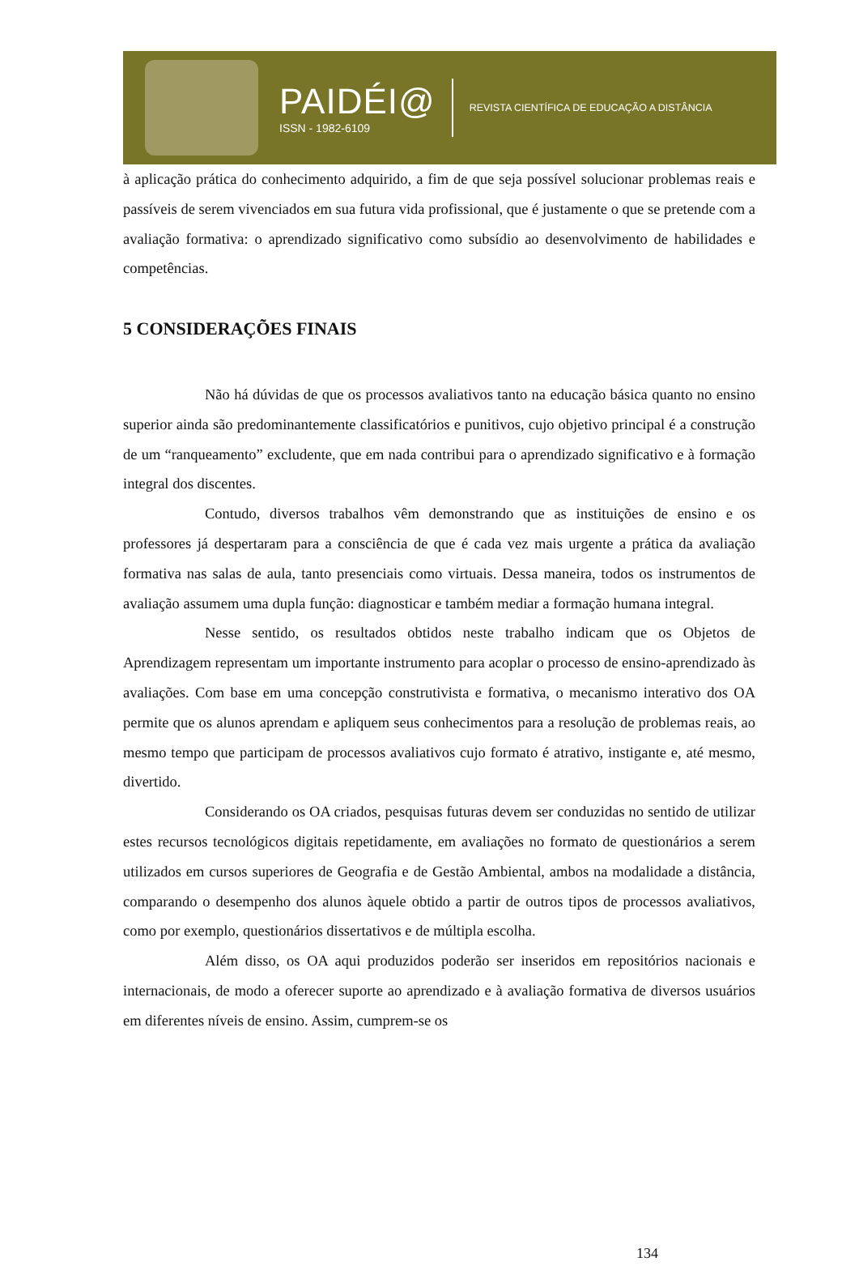PAIDÉI@
ISSN - 1982-6109
REVISTA CIENTÍFICA DE EDUCAÇÃO A DISTÂNCIA
à aplicação prática do conhecimento adquirido, a fim de que seja possível solucionar problemas reais e passíveis de serem vivenciados em sua futura vida profissional, que é justamente o que se pretende com a avaliação formativa: o aprendizado significativo como subsídio ao desenvolvimento de habilidades e competências.
5 CONSIDERAÇÕES FINAIS
Não há dúvidas de que os processos avaliativos tanto na educação básica quanto no ensino superior ainda são predominantemente classificatórios e punitivos, cujo objetivo principal é a construção de um “ranqueamento” excludente, que em nada contribui para o aprendizado significativo e à formação integral dos discentes.
Contudo, diversos trabalhos vêm demonstrando que as instituições de ensino e os professores já despertaram para a consciência de que é cada vez mais urgente a prática da avaliação formativa nas salas de aula, tanto presenciais como virtuais. Dessa maneira, todos os instrumentos de avaliação assumem uma dupla função: diagnosticar e também mediar a formação humana integral.
Nesse sentido, os resultados obtidos neste trabalho indicam que os Objetos de Aprendizagem representam um importante instrumento para acoplar o processo de ensino-aprendizado às avaliações. Com base em uma concepção construtivista e formativa, o mecanismo interativo dos OA permite que os alunos aprendam e apliquem seus conhecimentos para a resolução de problemas reais, ao mesmo tempo que participam de processos avaliativos cujo formato é atrativo, instigante e, até mesmo, divertido.
Considerando os OA criados, pesquisas futuras devem ser conduzidas no sentido de utilizar estes recursos tecnológicos digitais repetidamente, em avaliações no formato de questionários a serem utilizados em cursos superiores de Geografia e de Gestão Ambiental, ambos na modalidade a distância, comparando o desempenho dos alunos àquele obtido a partir de outros tipos de processos avaliativos, como por exemplo, questionários dissertativos e de múltipla escolha.
Além disso, os OA aqui produzidos poderão ser inseridos em repositórios nacionais e internacionais, de modo a oferecer suporte ao aprendizado e à avaliação formativa de diversos usuários em diferentes níveis de ensino. Assim, cumprem-se os
134